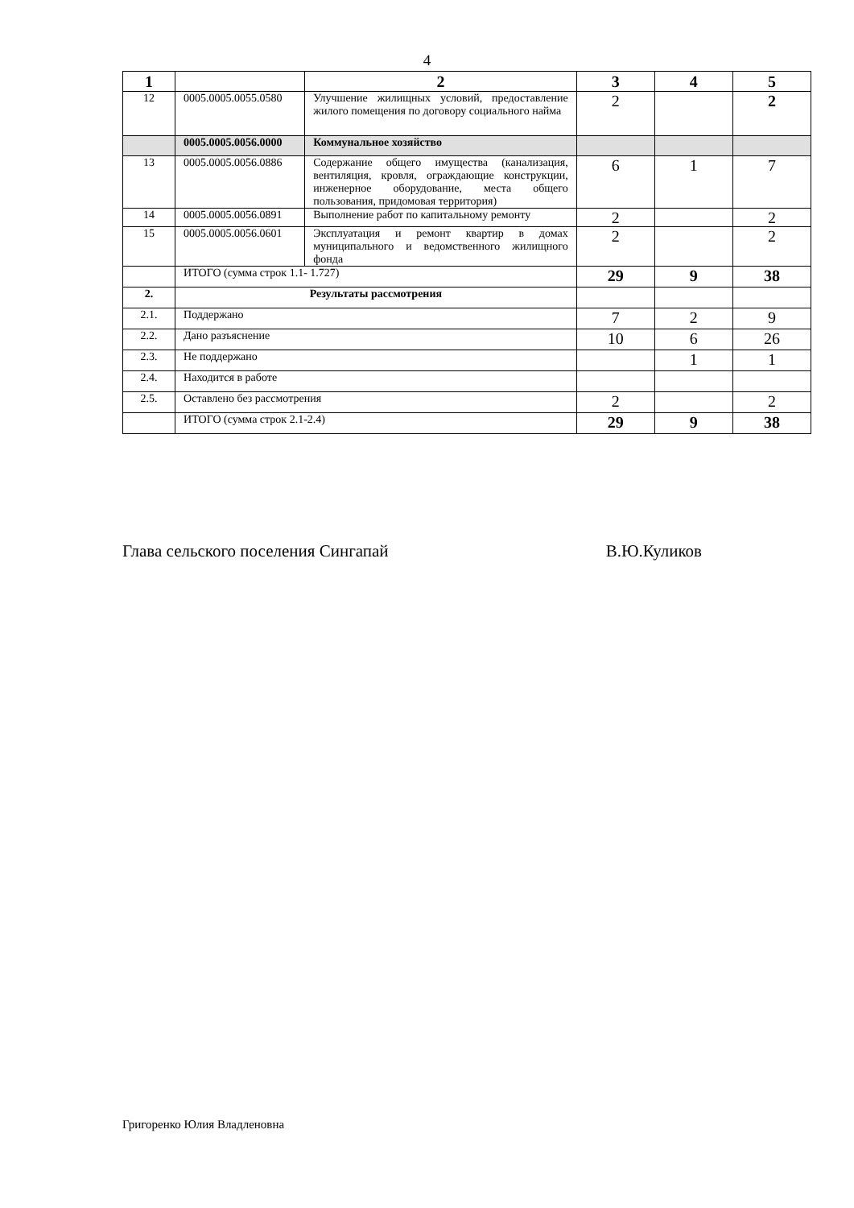4
| 1 | | 2 | 3 | 4 | 5 |
| --- | --- | --- | --- | --- | --- |
| 12 | 0005.0005.0055.0580 | Улучшение жилищных условий, предоставление жилого помещения по договору социального найма | 2 | | 2 |
| | 0005.0005.0056.0000 | Коммунальное хозяйство | | | |
| 13 | 0005.0005.0056.0886 | Содержание общего имущества (канализация, вентиляция, кровля, ограждающие конструкции, инженерное оборудование, места общего пользования, придомовая территория) | 6 | 1 | 7 |
| 14 | 0005.0005.0056.0891 | Выполнение работ по капитальному ремонту | 2 | | 2 |
| 15 | 0005.0005.0056.0601 | Эксплуатация и ремонт квартир в домах муниципального и ведомственного жилищного фонда | 2 | | 2 |
| | ИТОГО (сумма строк 1.1- 1.727) | | 29 | 9 | 38 |
| 2. | Результаты рассмотрения | | | | |
| 2.1. | Поддержано | | 7 | 2 | 9 |
| 2.2. | Дано разъяснение | | 10 | 6 | 26 |
| 2.3. | Не поддержано | | | 1 | 1 |
| 2.4. | Находится в работе | | | | |
| 2.5. | Оставлено без рассмотрения | | 2 | | 2 |
| | ИТОГО (сумма строк 2.1-2.4) | | 29 | 9 | 38 |
Глава сельского поселения Сингапай В.Ю.Куликов
Григоренко Юлия Владленовна